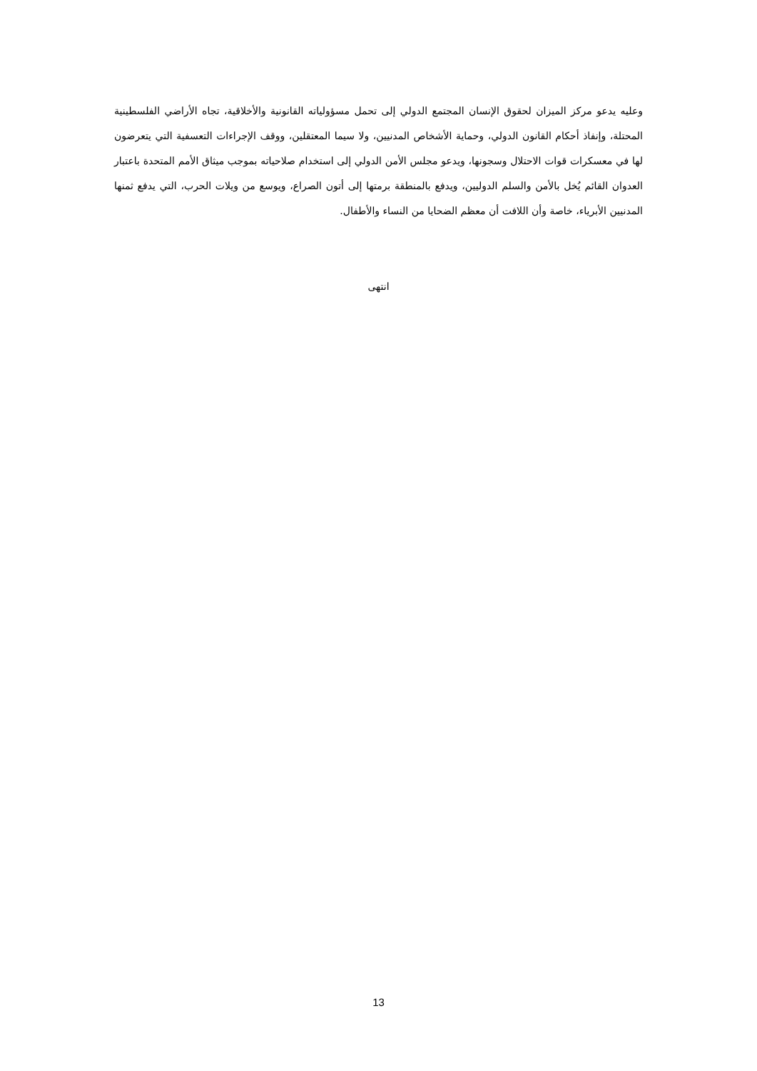وعليه يدعو مركز الميزان لحقوق الإنسان المجتمع الدولي إلى تحمل مسؤولياته القانونية والأخلاقية، تجاه الأراضي الفلسطينية المحتلة، وإنفاذ أحكام القانون الدولي، وحماية الأشخاص المدنيين، ولا سيما المعتقلين، ووقف الإجراءات التعسفية التي يتعرضون لها في معسكرات قوات الاحتلال وسجونها، ويدعو مجلس الأمن الدولي إلى استخدام صلاحياته بموجب ميثاق الأمم المتحدة باعتبار العدوان القائم يُخل بالأمن والسلم الدوليين، ويدفع بالمنطقة برمتها إلى أتون الصراع، ويوسع من ويلات الحرب، التي يدفع ثمنها المدنيين الأبرياء، خاصة وأن اللافت أن معظم الضحايا من النساء والأطفال.
انتهى
13